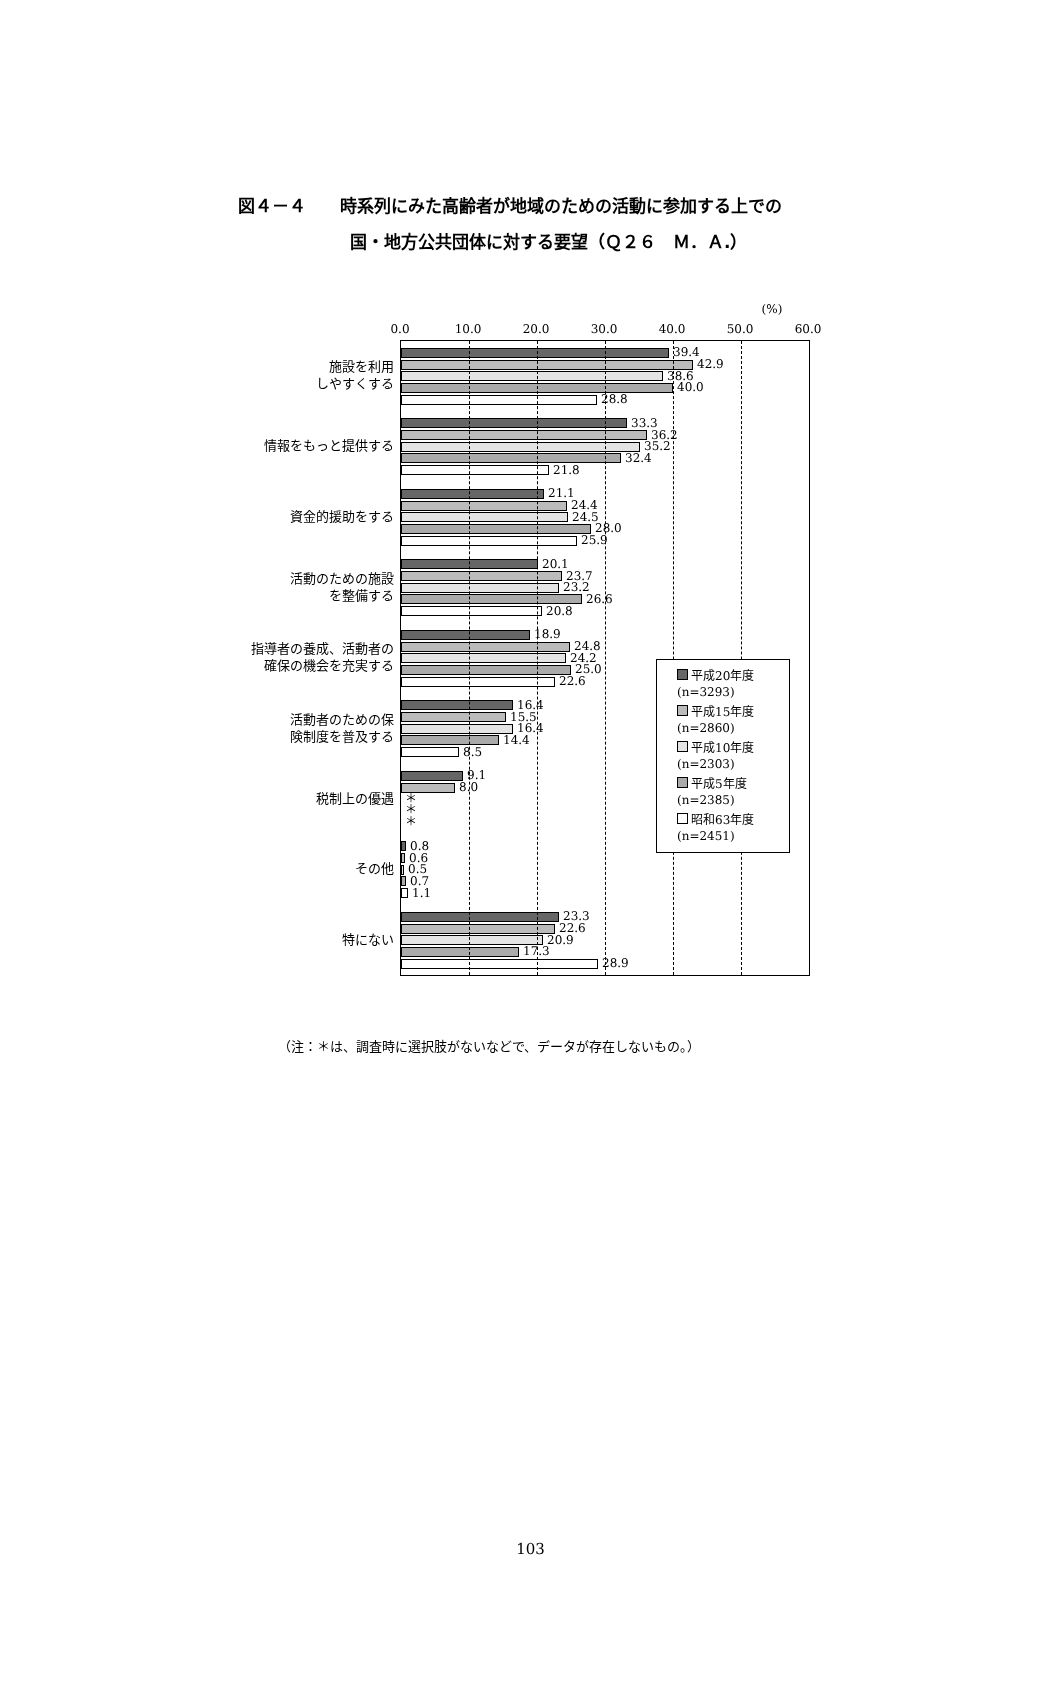図４－４　　時系列にみた高齢者が地域のための活動に参加する上での
国・地方公共団体に対する要望（Ｑ２６　Ｍ．Ａ.）
施設を利用
しやすくする
情報をもっと提供する
資金的援助をする
活動のための施設
を整備する
指導者の養成、活動者の
確保の機会を充実する
活動者のための保
険制度を普及する
税制上の優遇
その他
特にない
0.0 10.0 20.0 30.0 40.0 50.0
(%)
60.0
39.4
42.9
38.6
40.0
28.8
33.3
36.2
35.2
32.4
21.8
21.1
24.4
24.5
28.0
25.9
20.1
23.7
23.2
26.6
20.8
18.9
24.8
24.2
25.0
22.6
16.4
15.5
16.4
14.4
8.5
9.1
8.0
＊
＊
＊
0.8
0.6
0.5
0.7
1.1
23.3
22.6
20.9
17.3
28.9
平成20年度
(n=3293)
平成15年度
(n=2860)
平成10年度
(n=2303)
平成5年度
(n=2385)
昭和63年度
(n=2451)
（注：＊は、調査時に選択肢がないなどで、データが存在しないもの。）
103